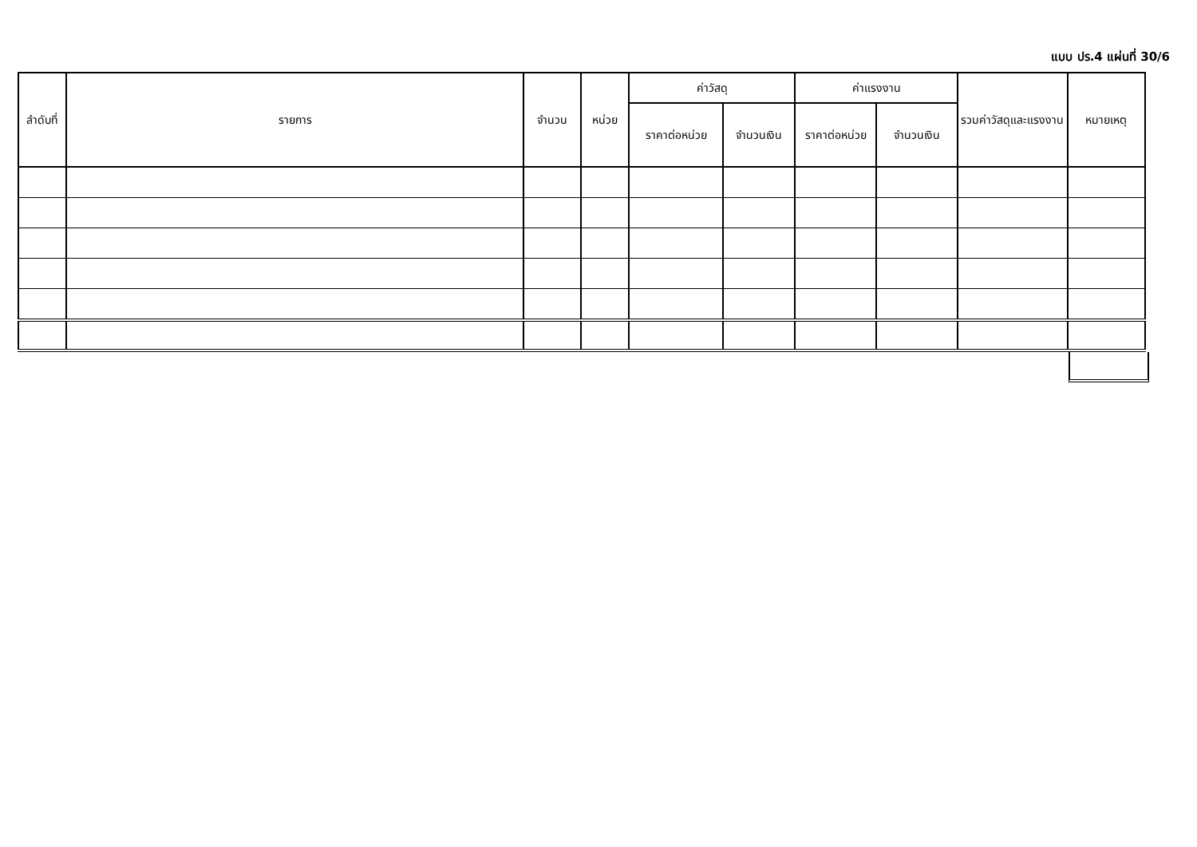แบบ ปร.4 แผ่นที่ 30/6
| ลำดับที่ | รายการ | จำนวน | หน่วย | ค่าวัสดุ | | ค่าแรงงาน | | รวมค่าวัสดุและแรงงาน | หมายเหตุ |
| --- | --- | --- | --- | --- | --- | --- | --- | --- | --- |
| | | | | ราคาต่อหน่วย | จำนวนเงิน | ราคาต่อหน่วย | จำนวนเงิน | | |